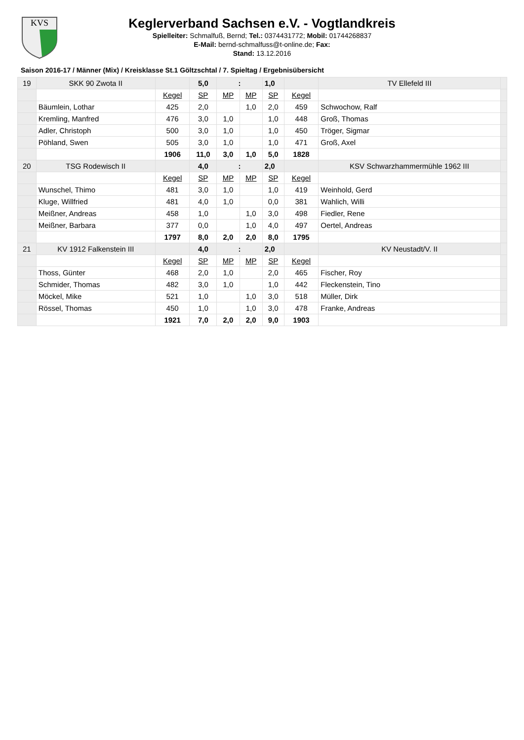KVS
Keglerverband Sachsen e.V. - Vogtlandkreis
Spielleiter: Schmalfuß, Bernd; Tel.: 0374431772; Mobil: 01744268837
E-Mail: bernd-schmalfuss@t-online.de; Fax:
Stand: 13.12.2016
Saison 2016-17 / Männer (Mix) / Kreisklasse St.1 Göltzschtal / 7. Spieltag / Ergebnisübersicht
| 19 | SKK 90 Zwota II | | 5,0 | : | | 1,0 | | TV Ellefeld III | |
| | | Kegel | SP | MP | MP | SP | Kegel | | |
| | Bäumlein, Lothar | 425 | 2,0 | | 1,0 | 2,0 | 459 | Schwochow, Ralf | |
| | Kremling, Manfred | 476 | 3,0 | 1,0 | | 1,0 | 448 | Groß, Thomas | |
| | Adler, Christoph | 500 | 3,0 | 1,0 | | 1,0 | 450 | Tröger, Sigmar | |
| | Pöhland, Swen | 505 | 3,0 | 1,0 | | 1,0 | 471 | Groß, Axel | |
| | | 1906 | 11,0 | 3,0 | 1,0 | 5,0 | 1828 | | |
| 20 | TSG Rodewisch II | | 4,0 | : | | 2,0 | | KSV Schwarzhammermühle 1962 III | |
| | | Kegel | SP | MP | MP | SP | Kegel | | |
| | Wunschel, Thimo | 481 | 3,0 | 1,0 | | 1,0 | 419 | Weinhold, Gerd | |
| | Kluge, Willfried | 481 | 4,0 | 1,0 | | 0,0 | 381 | Wahlich, Willi | |
| | Meißner, Andreas | 458 | 1,0 | | 1,0 | 3,0 | 498 | Fiedler, Rene | |
| | Meißner, Barbara | 377 | 0,0 | | 1,0 | 4,0 | 497 | Oertel, Andreas | |
| | | 1797 | 8,0 | 2,0 | 2,0 | 8,0 | 1795 | | |
| 21 | KV 1912 Falkenstein III | | 4,0 | : | | 2,0 | | KV Neustadt/V. II | |
| | | Kegel | SP | MP | MP | SP | Kegel | | |
| | Thoss, Günter | 468 | 2,0 | 1,0 | | 2,0 | 465 | Fischer, Roy | |
| | Schmider, Thomas | 482 | 3,0 | 1,0 | | 1,0 | 442 | Fleckenstein, Tino | |
| | Möckel, Mike | 521 | 1,0 | | 1,0 | 3,0 | 518 | Müller, Dirk | |
| | Rössel, Thomas | 450 | 1,0 | | 1,0 | 3,0 | 478 | Franke, Andreas | |
| | | 1921 | 7,0 | 2,0 | 2,0 | 9,0 | 1903 | | |